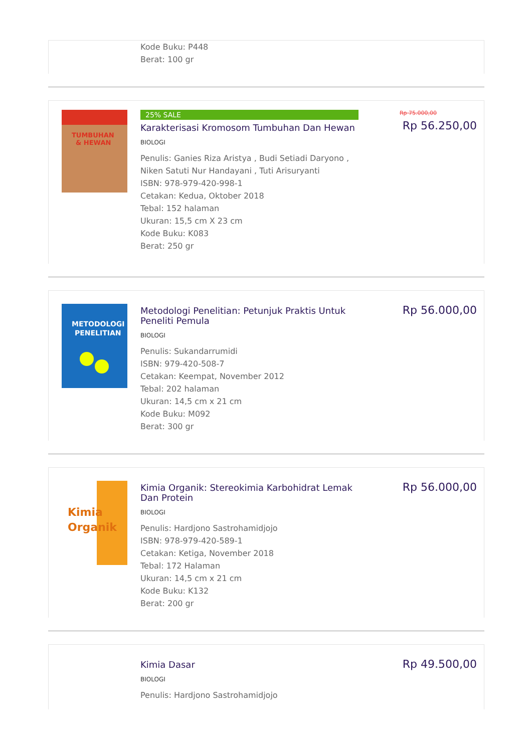Kode Buku: P448
Berat: 100 gr
TUMBUHAN
& HEWAN
25% SALE
Karakterisasi Kromosom Tumbuhan Dan Hewan
BIOLOGI
Penulis: Ganies Riza Aristya , Budi Setiadi Daryono , Niken Satuti Nur Handayani , Tuti Arisuryanti
ISBN: 978-979-420-998-1
Cetakan: Kedua, Oktober 2018
Tebal: 152 halaman
Ukuran: 15,5 cm X 23 cm
Kode Buku: K083
Berat: 250 gr
Rp 75.000,00
Rp 56.250,00
METODOLOGI
PENELITIAN
Metodologi Penelitian: Petunjuk Praktis Untuk Peneliti Pemula
BIOLOGI
Penulis: Sukandarrumidi
ISBN: 979-420-508-7
Cetakan: Keempat, November 2012
Tebal: 202 halaman
Ukuran: 14,5 cm x 21 cm
Kode Buku: M092
Berat: 300 gr
Rp 56.000,00
Kimia
Organik
Kimia Organik: Stereokimia Karbohidrat Lemak Dan Protein
BIOLOGI
Penulis: Hardjono Sastrohamidjojo
ISBN: 978-979-420-589-1
Cetakan: Ketiga, November 2018
Tebal: 172 Halaman
Ukuran: 14,5 cm x 21 cm
Kode Buku: K132
Berat: 200 gr
Rp 56.000,00
Kimia Dasar
BIOLOGI
Penulis: Hardjono Sastrohamidjojo
Rp 49.500,00